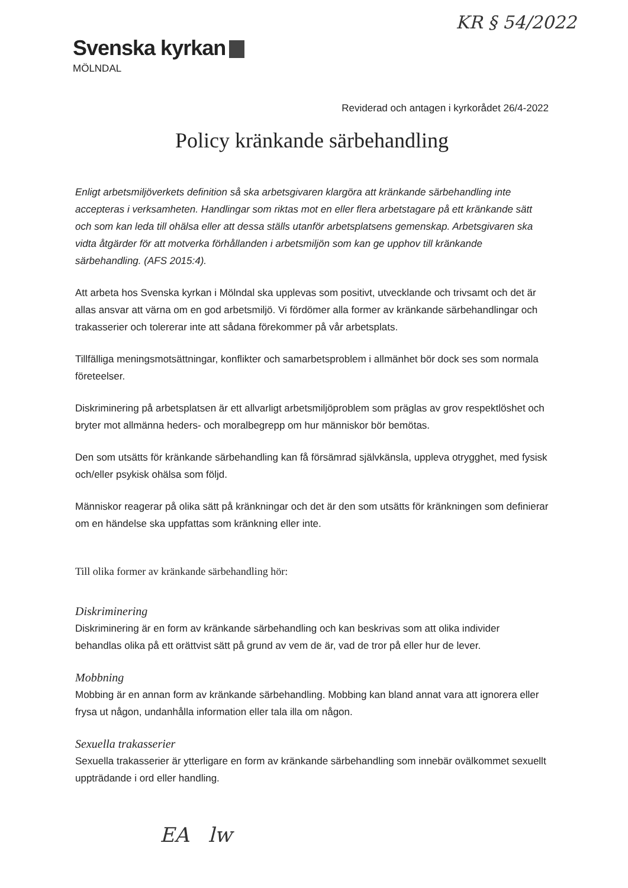KR § 54/2022
Svenska kyrkan
MÖLNDAL
Reviderad och antagen i kyrkorådet 26/4-2022
Policy kränkande särbehandling
Enligt arbetsmiljöverkets definition så ska arbetsgivaren klargöra att kränkande särbehandling inte accepteras i verksamheten. Handlingar som riktas mot en eller flera arbetstagare på ett kränkande sätt och som kan leda till ohälsa eller att dessa ställs utanför arbetsplatsens gemenskap. Arbetsgivaren ska vidta åtgärder för att motverka förhållanden i arbetsmiljön som kan ge upphov till kränkande särbehandling. (AFS 2015:4).
Att arbeta hos Svenska kyrkan i Mölndal ska upplevas som positivt, utvecklande och trivsamt och det är allas ansvar att värna om en god arbetsmiljö. Vi fördömer alla former av kränkande särbehandlingar och trakasserier och tolererar inte att sådana förekommer på vår arbetsplats.
Tillfälliga meningsmotsättningar, konflikter och samarbetsproblem i allmänhet bör dock ses som normala företeelser.
Diskriminering på arbetsplatsen är ett allvarligt arbetsmiljöproblem som präglas av grov respektlöshet och bryter mot allmänna heders- och moralbegrepp om hur människor bör bemötas.
Den som utsätts för kränkande särbehandling kan få försämrad självkänsla, uppleva otrygghet, med fysisk och/eller psykisk ohälsa som följd.
Människor reagerar på olika sätt på kränkningar och det är den som utsätts för kränkningen som definierar om en händelse ska uppfattas som kränkning eller inte.
Till olika former av kränkande särbehandling hör:
Diskriminering
Diskriminering är en form av kränkande särbehandling och kan beskrivas som att olika individer behandlas olika på ett orättvist sätt på grund av vem de är, vad de tror på eller hur de lever.
Mobbning
Mobbing är en annan form av kränkande särbehandling. Mobbing kan bland annat vara att ignorera eller frysa ut någon, undanhålla information eller tala illa om någon.
Sexuella trakasserier
Sexuella trakasserier är ytterligare en form av kränkande särbehandling som innebär ovälkommet sexuellt uppträdande i ord eller handling.
EA lw